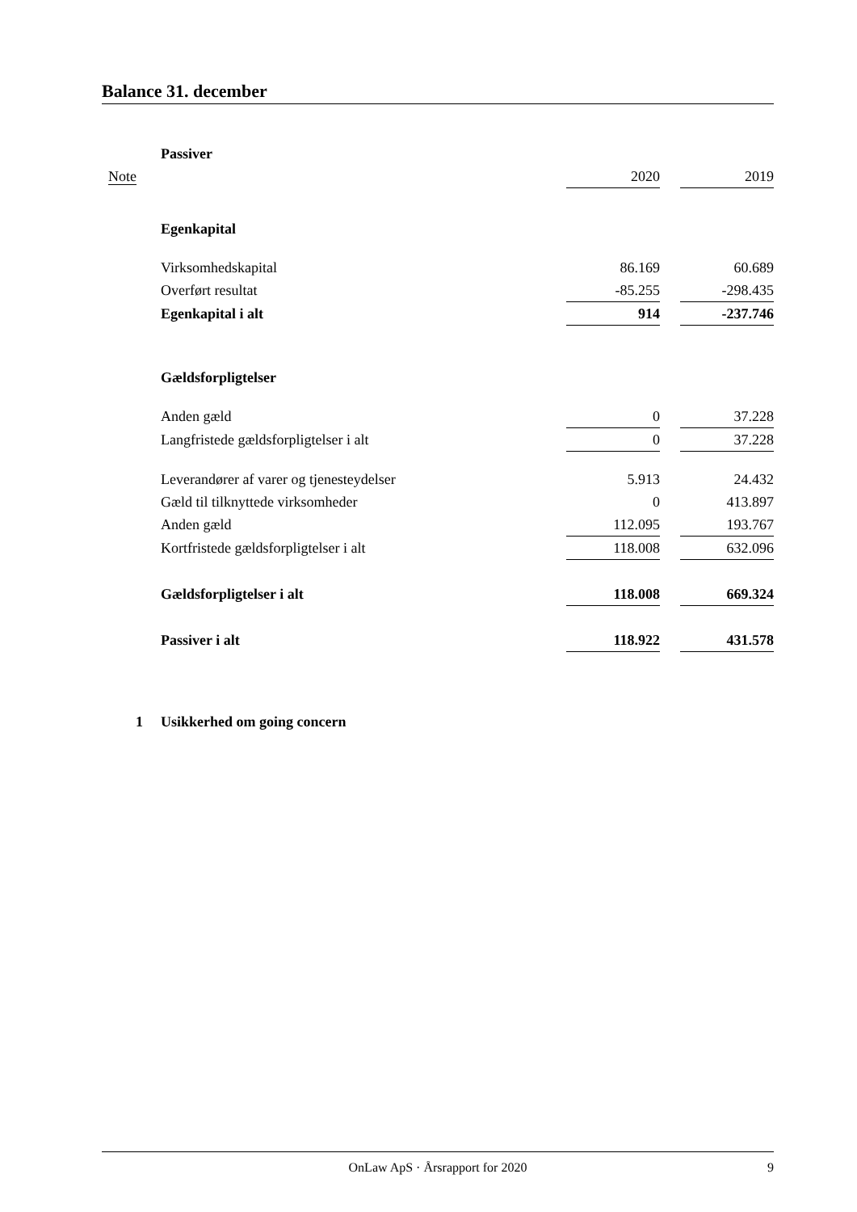Balance 31. december
| | Passiver | | | |
| Note | | 2020 | | 2019 |
| | Egenkapital | | | |
| | Virksomhedskapital | 86.169 | | 60.689 |
| | Overført resultat | -85.255 | | -298.435 |
| | Egenkapital i alt | 914 | | -237.746 |
| | Gældsforpligtelser | | | |
| | Anden gæld | 0 | | 37.228 |
| | Langfristede gældsforpligtelser i alt | 0 | | 37.228 |
| | Leverandører af varer og tjenesteydelser | 5.913 | | 24.432 |
| | Gæld til tilknyttede virksomheder | 0 | | 413.897 |
| | Anden gæld | 112.095 | | 193.767 |
| | Kortfristede gældsforpligtelser i alt | 118.008 | | 632.096 |
| | Gældsforpligtelser i alt | 118.008 | | 669.324 |
| | Passiver i alt | 118.922 | | 431.578 |
| 1 | Usikkerhed om going concern | | | |
OnLaw ApS · Årsrapport for 2020 9